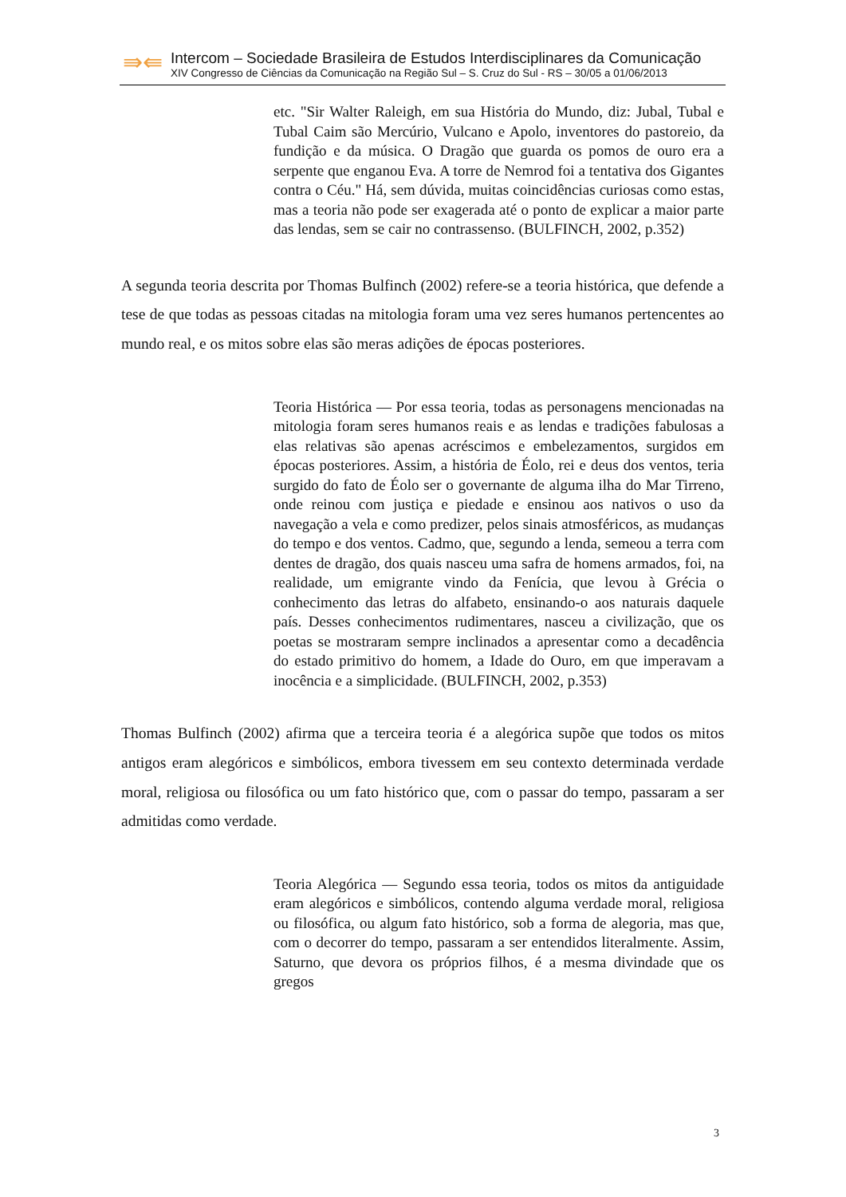⇛⇚
Intercom – Sociedade Brasileira de Estudos Interdisciplinares da Comunicação
XIV Congresso de Ciências da Comunicação na Região Sul – S. Cruz do Sul - RS – 30/05 a 01/06/2013
etc. "Sir Walter Raleigh, em sua História do Mundo, diz: Jubal, Tubal e Tubal Caim são Mercúrio, Vulcano e Apolo, inventores do pastoreio, da fundição e da música. O Dragão que guarda os pomos de ouro era a serpente que enganou Eva. A torre de Nemrod foi a tentativa dos Gigantes contra o Céu." Há, sem dúvida, muitas coincidências curiosas como estas, mas a teoria não pode ser exagerada até o ponto de explicar a maior parte das lendas, sem se cair no contrassenso. (BULFINCH, 2002, p.352)
A segunda teoria descrita por Thomas Bulfinch (2002) refere-se a teoria histórica, que defende a tese de que todas as pessoas citadas na mitologia foram uma vez seres humanos pertencentes ao mundo real, e os mitos sobre elas são meras adições de épocas posteriores.
Teoria Histórica — Por essa teoria, todas as personagens mencionadas na mitologia foram seres humanos reais e as lendas e tradições fabulosas a elas relativas são apenas acréscimos e embelezamentos, surgidos em épocas posteriores. Assim, a história de Éolo, rei e deus dos ventos, teria surgido do fato de Éolo ser o governante de alguma ilha do Mar Tirreno, onde reinou com justiça e piedade e ensinou aos nativos o uso da navegação a vela e como predizer, pelos sinais atmosféricos, as mudanças do tempo e dos ventos. Cadmo, que, segundo a lenda, semeou a terra com dentes de dragão, dos quais nasceu uma safra de homens armados, foi, na realidade, um emigrante vindo da Fenícia, que levou à Grécia o conhecimento das letras do alfabeto, ensinando-o aos naturais daquele país. Desses conhecimentos rudimentares, nasceu a civilização, que os poetas se mostraram sempre inclinados a apresentar como a decadência do estado primitivo do homem, a Idade do Ouro, em que imperavam a inocência e a simplicidade. (BULFINCH, 2002, p.353)
Thomas Bulfinch (2002) afirma que a terceira teoria é a alegórica supõe que todos os mitos antigos eram alegóricos e simbólicos, embora tivessem em seu contexto determinada verdade moral, religiosa ou filosófica ou um fato histórico que, com o passar do tempo, passaram a ser admitidas como verdade.
Teoria Alegórica — Segundo essa teoria, todos os mitos da antiguidade eram alegóricos e simbólicos, contendo alguma verdade moral, religiosa ou filosófica, ou algum fato histórico, sob a forma de alegoria, mas que, com o decorrer do tempo, passaram a ser entendidos literalmente. Assim, Saturno, que devora os próprios filhos, é a mesma divindade que os gregos
3